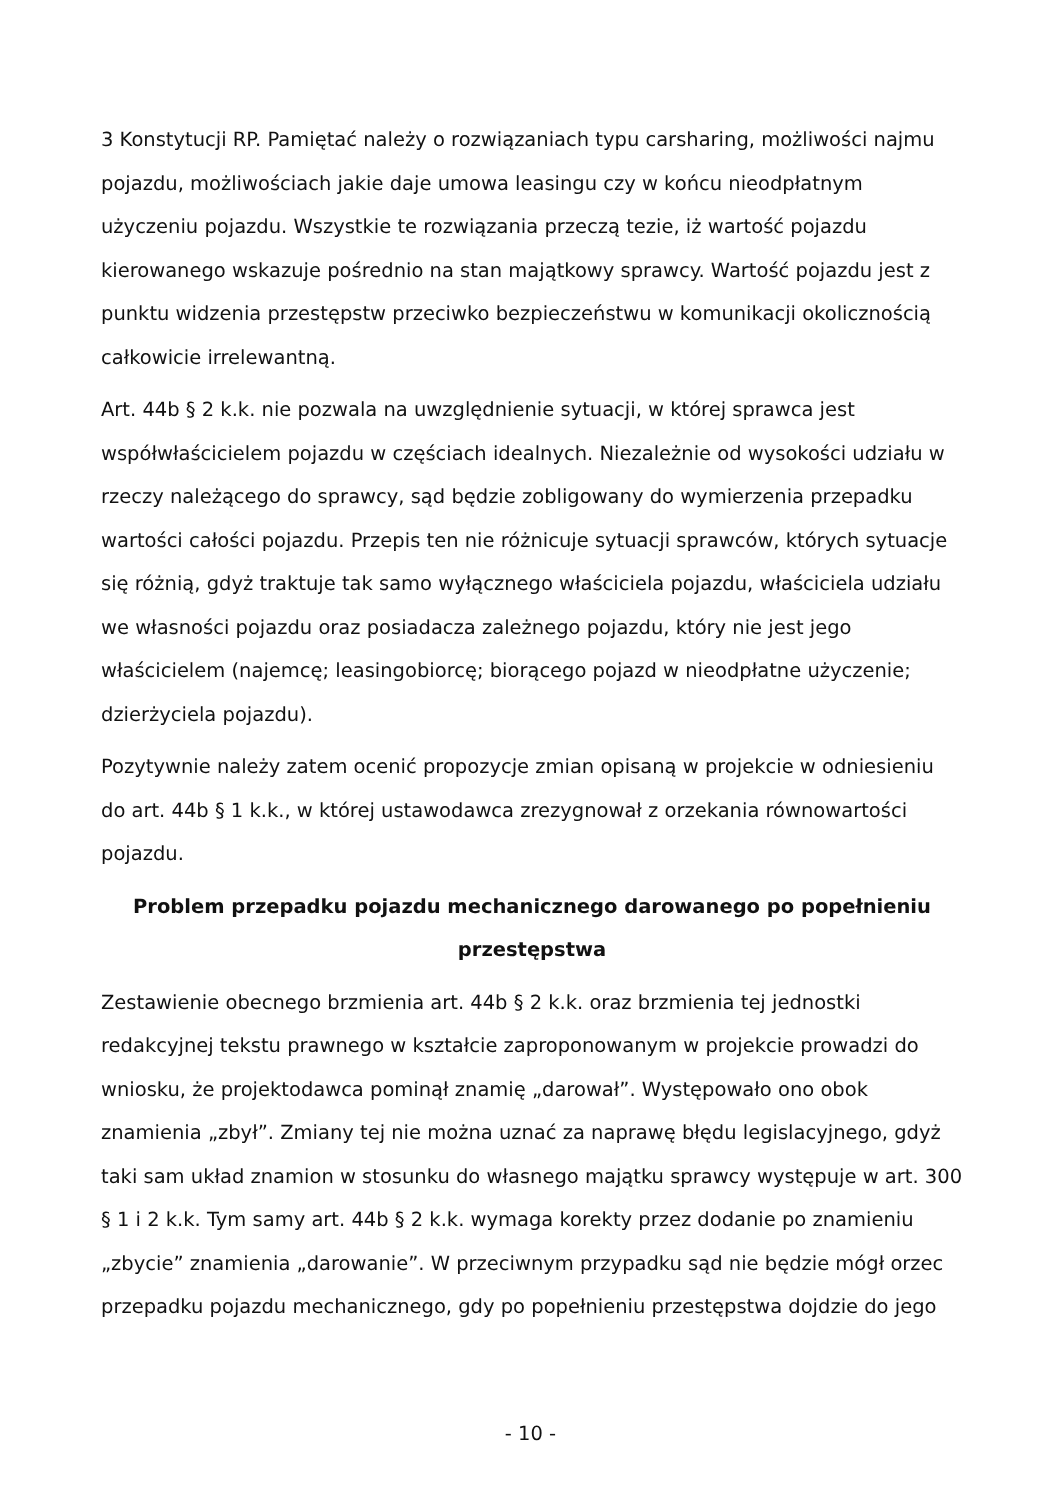3 Konstytucji RP. Pamiętać należy o rozwiązaniach typu carsharing, możliwości najmu pojazdu, możliwościach jakie daje umowa leasingu czy w końcu nieodpłatnym użyczeniu pojazdu. Wszystkie te rozwiązania przeczą tezie, iż wartość pojazdu kierowanego wskazuje pośrednio na stan majątkowy sprawcy. Wartość pojazdu jest z punktu widzenia przestępstw przeciwko bezpieczeństwu w komunikacji okolicznością całkowicie irrelewantną.
Art. 44b § 2 k.k. nie pozwala na uwzględnienie sytuacji, w której sprawca jest współwłaścicielem pojazdu w częściach idealnych. Niezależnie od wysokości udziału w rzeczy należącego do sprawcy, sąd będzie zobligowany do wymierzenia przepadku wartości całości pojazdu. Przepis ten nie różnicuje sytuacji sprawców, których sytuacje się różnią, gdyż traktuje tak samo wyłącznego właściciela pojazdu, właściciela udziału we własności pojazdu oraz posiadacza zależnego pojazdu, który nie jest jego właścicielem (najemcę; leasingobiorcę; biorącego pojazd w nieodpłatne użyczenie; dzierżyciela pojazdu).
Pozytywnie należy zatem ocenić propozycje zmian opisaną w projekcie w odniesieniu do art. 44b § 1 k.k., w której ustawodawca zrezygnował z orzekania równowartości pojazdu.
Problem przepadku pojazdu mechanicznego darowanego po popełnieniu przestępstwa
Zestawienie obecnego brzmienia art. 44b § 2 k.k. oraz brzmienia tej jednostki redakcyjnej tekstu prawnego w kształcie zaproponowanym w projekcie prowadzi do wniosku, że projektodawca pominął znamię „darował”. Występowało ono obok znamienia „zbył”. Zmiany tej nie można uznać za naprawę błędu legislacyjnego, gdyż taki sam układ znamion w stosunku do własnego majątku sprawcy występuje w art. 300 § 1 i 2 k.k. Tym samy art. 44b § 2 k.k. wymaga korekty przez dodanie po znamieniu „zbycie” znamienia „darowanie”. W przeciwnym przypadku sąd nie będzie mógł orzec przepadku pojazdu mechanicznego, gdy po popełnieniu przestępstwa dojdzie do jego
- 10 -